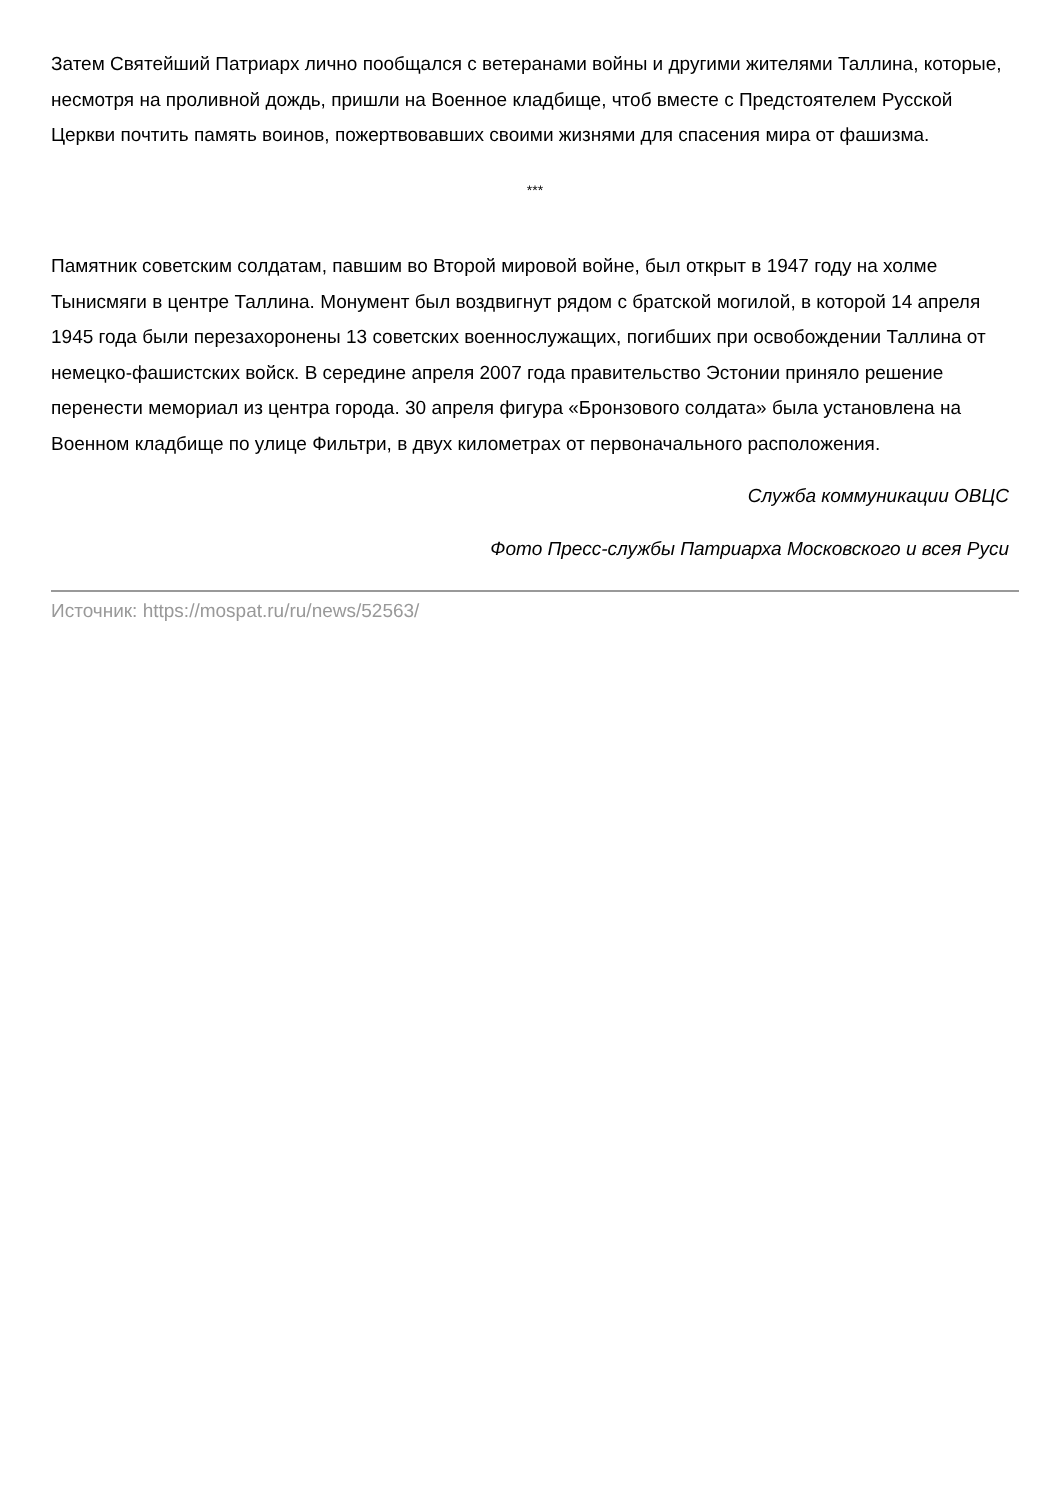Затем Святейший Патриарх лично пообщался с ветеранами войны и другими жителями Таллина, которые, несмотря на проливной дождь, пришли на Военное кладбище, чтоб вместе с Предстоятелем Русской Церкви почтить память воинов, пожертвовавших своими жизнями для спасения мира от фашизма.
***
Памятник советским солдатам, павшим во Второй мировой войне, был открыт в 1947 году на холме Тынисмяги в центре Таллина. Монумент был воздвигнут рядом с братской могилой, в которой 14 апреля 1945 года были перезахоронены 13 советских военнослужащих, погибших при освобождении Таллина от немецко-фашистских войск. В середине апреля 2007 года правительство Эстонии приняло решение перенести мемориал из центра города. 30 апреля фигура «Бронзового солдата» была установлена на Военном кладбище по улице Фильтри, в двух километрах от первоначального расположения.
Служба коммуникации ОВЦС
Фото Пресс-службы Патриарха Московского и всея Руси
Источник: https://mospat.ru/ru/news/52563/